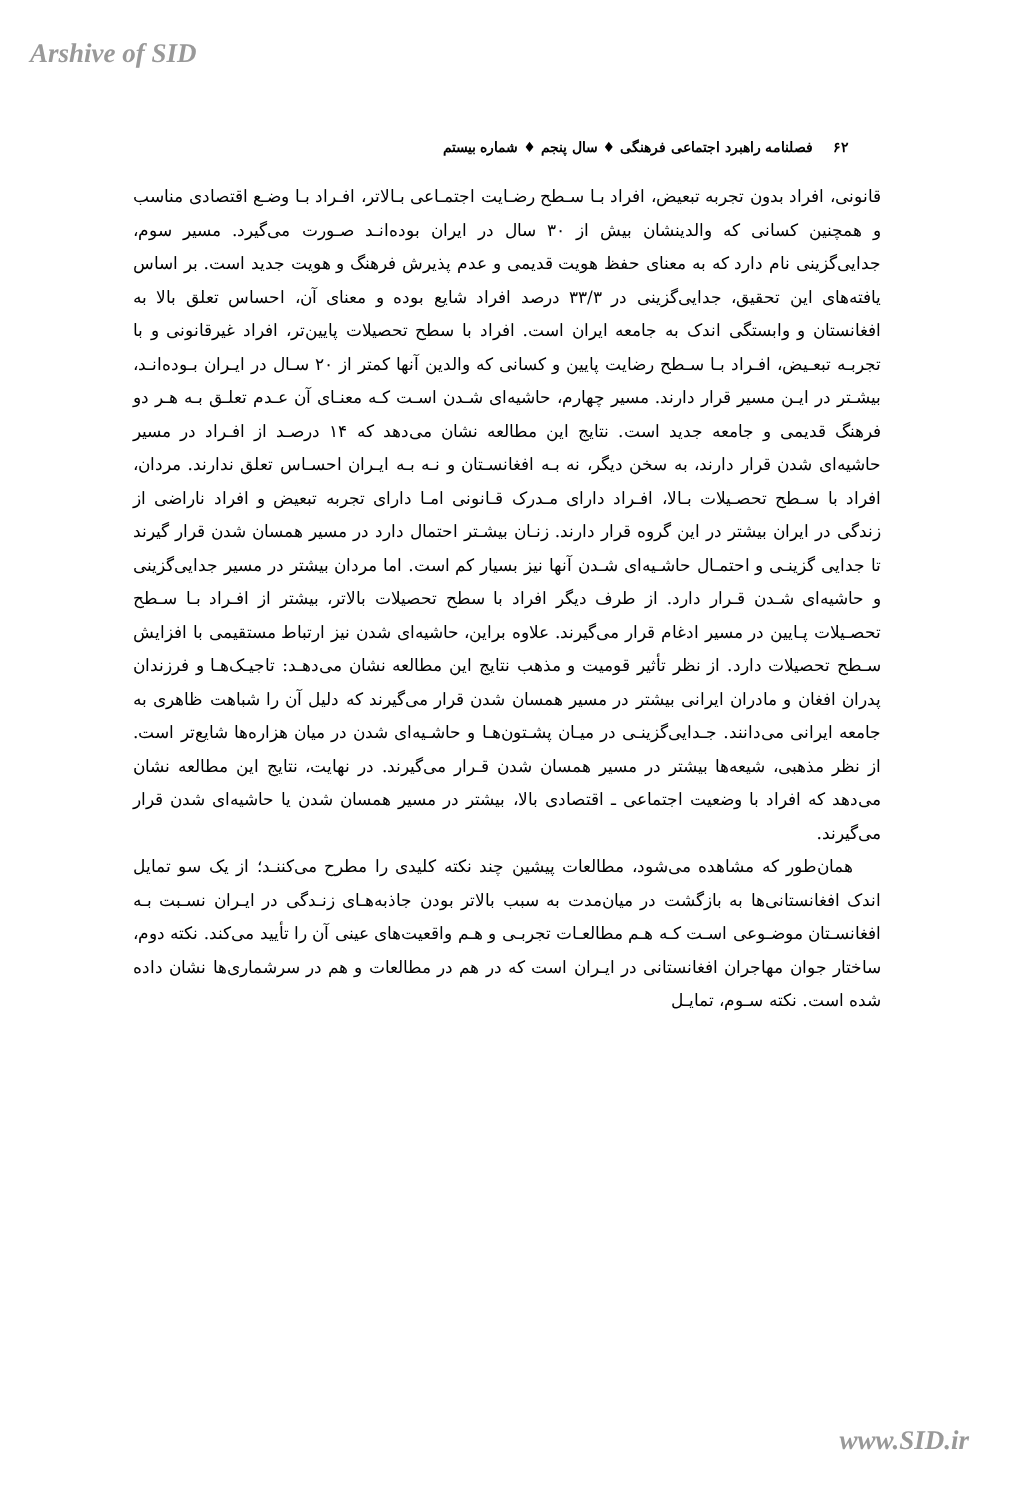Arshive of SID
۶۲ فصلنامه راهبرد اجتماعی فرهنگی ♦ سال پنجم ♦ شماره بیستم
قانونی، افراد بدون تجربه تبعیض، افراد بـا سـطح رضـایت اجتمـاعی بـالاتر، افـراد بـا وضـع اقتصادی مناسب و همچنین کسانی که والدینشان بیش از ۳۰ سال در ایران بوده‌انـد صـورت می‌گیرد. مسیر سوم، جدایی‌گزینی نام دارد که به معنای حفظ هویت قدیمی و عدم پذیرش فرهنگ و هویت جدید است. بر اساس یافته‌های این تحقیق، جدایی‌گزینی در ۳۳/۳ درصد افراد شایع بوده و معنای آن، احساس تعلق بالا به افغانستان و وابستگی اندک به جامعه ایران است. افراد با سطح تحصیلات پایین‌تر، افراد غیرقانونی و با تجربـه تبعـیض، افـراد بـا سـطح رضایت پایین و کسانی که والدین آنها کمتر از ۲۰ سـال در ایـران بـوده‌انـد، بیشـتر در ایـن مسیر قرار دارند. مسیر چهارم، حاشیه‌ای شـدن اسـت کـه معنـای آن عـدم تعلـق بـه هـر دو فرهنگ قدیمی و جامعه جدید است. نتایج این مطالعه نشان می‌دهد که ۱۴ درصـد از افـراد در مسیر حاشیه‌ای شدن قرار دارند، به سخن دیگر، نه بـه افغانسـتان و نـه بـه ایـران احسـاس تعلق ندارند. مردان، افراد با سـطح تحصـیلات بـالا، افـراد دارای مـدرک قـانونی امـا دارای تجربه تبعیض و افراد ناراضی از زندگی در ایران بیشتر در این گروه قرار دارند. زنـان بیشـتر احتمال دارد در مسیر همسان شدن قرار گیرند تا جدایی گزینـی و احتمـال حاشـیه‌ای شـدن آنها نیز بسیار کم است. اما مردان بیشتر در مسیر جدایی‌گزینی و حاشیه‌ای شـدن قـرار دارد. از طرف دیگر افراد با سطح تحصیلات بالاتر، بیشتر از افـراد بـا سـطح تحصـیلات پـایین در مسیر ادغام قرار می‌گیرند. علاوه براین، حاشیه‌ای شدن نیز ارتباط مستقیمی با افزایش سـطح تحصیلات دارد. از نظر تأثیر قومیت و مذهب نتایج این مطالعه نشان می‌دهـد: تاجیـک‌هـا و فرزندان پدران افغان و مادران ایرانی بیشتر در مسیر همسان شدن قرار می‌گیرند که دلیل آن را شباهت ظاهری به جامعه ایرانی می‌دانند. جـدایی‌گزینـی در میـان پشـتون‌هـا و حاشـیه‌ای شدن در میان هزاره‌ها شایع‌تر است. از نظر مذهبی، شیعه‌ها بیشتر در مسیر همسان شدن قـرار می‌گیرند. در نهایت، نتایج این مطالعه نشان می‌دهد که افراد با وضعیت اجتماعی ـ اقتصادی بالا، بیشتر در مسیر همسان شدن یا حاشیه‌ای شدن قرار می‌گیرند.
همان‌طور که مشاهده می‌شود، مطالعات پیشین چند نکته کلیدی را مطرح می‌کننـد؛ از یک سو تمایل اندک افغانستانی‌ها به بازگشت در میان‌مدت به سبب بالاتر بودن جاذبه‌هـای زنـدگی در ایـران نسـبت بـه افغانسـتان موضـوعی اسـت کـه هـم مطالعـات تجربـی و هـم واقعیت‌های عینی آن را تأیید می‌کند. نکته دوم، ساختار جوان مهاجران افغانستانی در ایـران است که در هم در مطالعات و هم در سرشماری‌ها نشان داده شده است. نکته سـوم، تمایـل
www.SID.ir